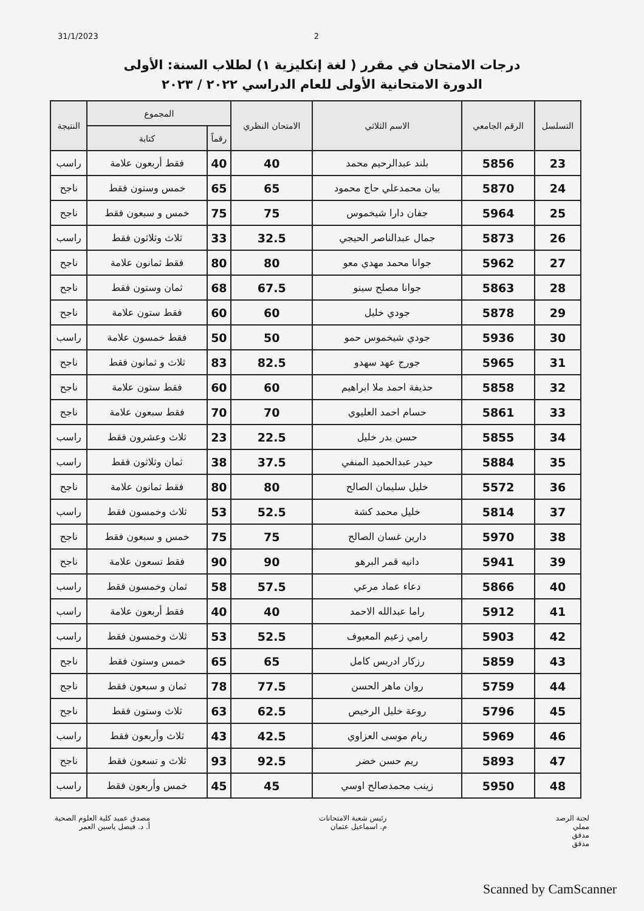31/1/2023 2
درجات الامتحان في مقرر ( لغة إنكليزية ١) لطلاب السنة: الأولى
الدورة الامتحانية الأولى للعام الدراسي ٢٠٢٢ / ٢٠٢٣
| التسلسل | الرقم الجامعي | الاسم الثلاثي | الامتحان النظري | المجموع | | النتيجة |
| --- | --- | --- | --- | --- | --- | --- |
| | | | | رقماً | كتابة | |
| 23 | 5856 | بلند عبدالرحيم محمد | 40 | 40 | فقط أربعون علامة | راسب |
| 24 | 5870 | بيان محمدعلي حاج محمود | 65 | 65 | خمس وستون فقط | ناجح |
| 25 | 5964 | جفان دارا شيخموس | 75 | 75 | خمس و سبعون فقط | ناجح |
| 26 | 5873 | جمال عبدالناصر الحيجي | 32.5 | 33 | ثلاث وثلاثون فقط | راسب |
| 27 | 5962 | جوانا محمد مهدي معو | 80 | 80 | فقط ثمانون علامة | ناجح |
| 28 | 5863 | جوانا مصلح سينو | 67.5 | 68 | ثمان وستون فقط | ناجح |
| 29 | 5878 | جودي خليل | 60 | 60 | فقط ستون علامة | ناجح |
| 30 | 5936 | جودي شيخموس حمو | 50 | 50 | فقط خمسون علامة | راسب |
| 31 | 5965 | جورج عهد سهدو | 82.5 | 83 | ثلاث و ثمانون فقط | ناجح |
| 32 | 5858 | حذيفة احمد ملا ابراهيم | 60 | 60 | فقط ستون علامة | ناجح |
| 33 | 5861 | حسام احمد العليوي | 70 | 70 | فقط سبعون علامة | ناجح |
| 34 | 5855 | حسن بدر خليل | 22.5 | 23 | ثلاث وعشرون فقط | راسب |
| 35 | 5884 | حيدر عبدالحميد المنفي | 37.5 | 38 | ثمان وثلاثون فقط | راسب |
| 36 | 5572 | خليل سليمان الصالح | 80 | 80 | فقط ثمانون علامة | ناجح |
| 37 | 5814 | خليل محمد كشة | 52.5 | 53 | ثلاث وخمسون فقط | راسب |
| 38 | 5970 | دارين غسان الصالح | 75 | 75 | خمس و سبعون فقط | ناجح |
| 39 | 5941 | دانيه قمر البرهو | 90 | 90 | فقط تسعون علامة | ناجح |
| 40 | 5866 | دعاء عماد مرعي | 57.5 | 58 | ثمان وخمسون فقط | راسب |
| 41 | 5912 | راما عبدالله الاحمد | 40 | 40 | فقط أربعون علامة | راسب |
| 42 | 5903 | رامي زعيم المعيوف | 52.5 | 53 | ثلاث وخمسون فقط | راسب |
| 43 | 5859 | رزكار ادريس كامل | 65 | 65 | خمس وستون فقط | ناجح |
| 44 | 5759 | روان ماهر الحسن | 77.5 | 78 | ثمان و سبعون فقط | ناجح |
| 45 | 5796 | روعة خليل الرخيص | 62.5 | 63 | ثلاث وستون فقط | ناجح |
| 46 | 5969 | ريام موسى العزاوي | 42.5 | 43 | ثلاث وأربعون فقط | راسب |
| 47 | 5893 | ريم حسن خضر | 92.5 | 93 | ثلاث و تسعون فقط | ناجح |
| 48 | 5950 | زينب محمدصالح اوسي | 45 | 45 | خمس وأربعون فقط | راسب |
لجنة الرصد
مملي
مدقق
مدقق
رئيس شعبة الامتحانات
م. اسماعيل عثمان
مصدق عميد كلية العلوم الصحية
أ. د. فيصل ياسين العمر
Scanned by CamScanner